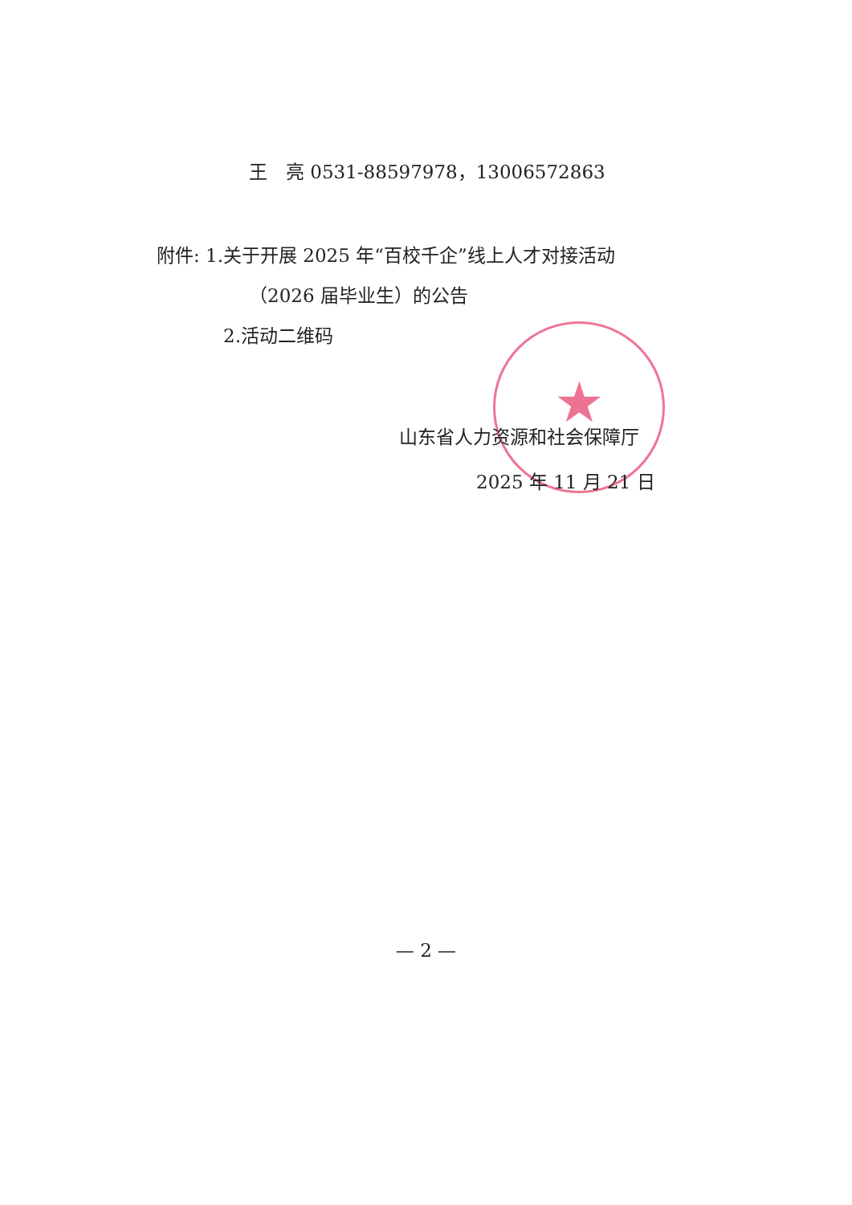★
王　亮 0531-88597978，13006572863
附件: 1.关于开展 2025 年“百校千企”线上人才对接活动
（2026 届毕业生）的公告
2.活动二维码
山东省人力资源和社会保障厅
2025 年 11 月 21 日
— 2 —